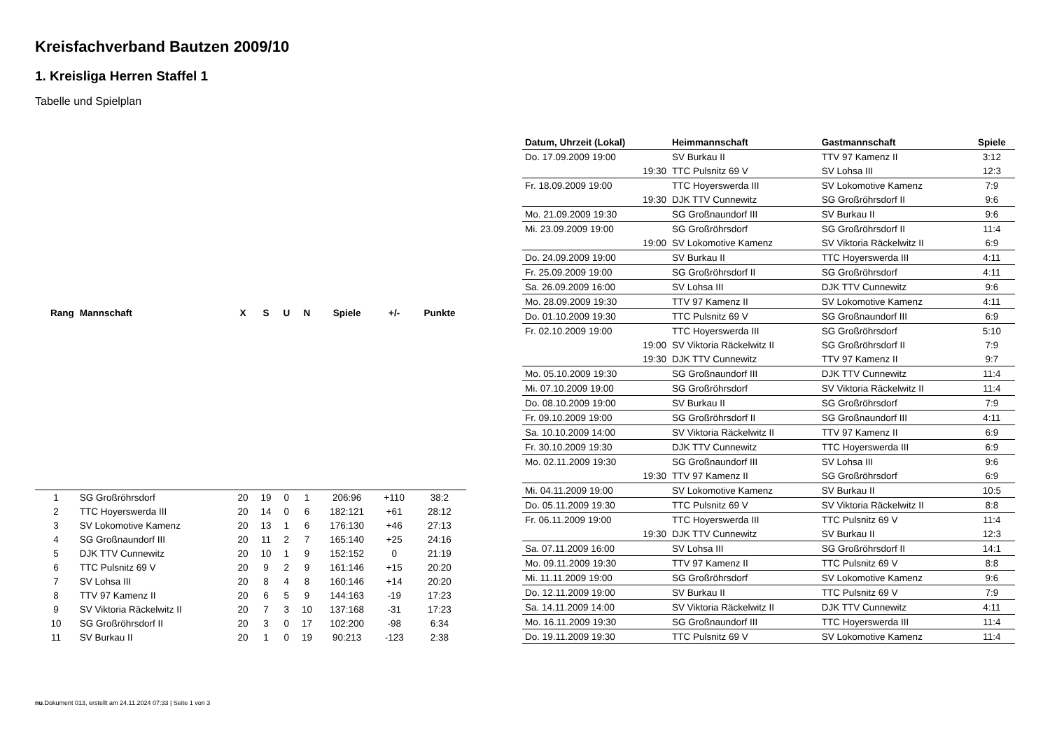Kreisfachverband Bautzen 2009/10
1. Kreisliga Herren Staffel 1
Tabelle und Spielplan
| Rang | Mannschaft | X | S | U | N | Spiele | +/- | Punkte |
| --- | --- | --- | --- | --- | --- | --- | --- | --- |
| 1 | SG Großröhrsdorf | 20 | 19 | 0 | 1 | 206:96 | +110 | 38:2 |
| 2 | TTC Hoyerswerda III | 20 | 14 | 0 | 6 | 182:121 | +61 | 28:12 |
| 3 | SV Lokomotive Kamenz | 20 | 13 | 1 | 6 | 176:130 | +46 | 27:13 |
| 4 | SG Großnaundorf III | 20 | 11 | 2 | 7 | 165:140 | +25 | 24:16 |
| 5 | DJK TTV Cunnewitz | 20 | 10 | 1 | 9 | 152:152 | 0 | 21:19 |
| 6 | TTC Pulsnitz 69 V | 20 | 9 | 2 | 9 | 161:146 | +15 | 20:20 |
| 7 | SV Lohsa III | 20 | 8 | 4 | 8 | 160:146 | +14 | 20:20 |
| 8 | TTV 97 Kamenz II | 20 | 6 | 5 | 9 | 144:163 | -19 | 17:23 |
| 9 | SV Viktoria Räckelwitz II | 20 | 7 | 3 | 10 | 137:168 | -31 | 17:23 |
| 10 | SG Großröhrsdorf II | 20 | 3 | 0 | 17 | 102:200 | -98 | 6:34 |
| 11 | SV Burkau II | 20 | 1 | 0 | 19 | 90:213 | -123 | 2:38 |
| Datum, Uhrzeit (Lokal) | Heimmannschaft | Gastmannschaft | Spiele |
| --- | --- | --- | --- |
| Do. 17.09.2009 19:00 | SV Burkau II | TTV 97 Kamenz II | 3:12 |
| 19:30 | TTC Pulsnitz 69 V | SV Lohsa III | 12:3 |
| Fr. 18.09.2009 19:00 | TTC Hoyerswerda III | SV Lokomotive Kamenz | 7:9 |
| 19:30 | DJK TTV Cunnewitz | SG Großröhrsdorf II | 9:6 |
| Mo. 21.09.2009 19:30 | SG Großnaundorf III | SV Burkau II | 9:6 |
| Mi. 23.09.2009 19:00 | SG Großröhrsdorf | SG Großröhrsdorf II | 11:4 |
| 19:00 | SV Lokomotive Kamenz | SV Viktoria Räckelwitz II | 6:9 |
| Do. 24.09.2009 19:00 | SV Burkau II | TTC Hoyerswerda III | 4:11 |
| Fr. 25.09.2009 19:00 | SG Großröhrsdorf II | SG Großröhrsdorf | 4:11 |
| Sa. 26.09.2009 16:00 | SV Lohsa III | DJK TTV Cunnewitz | 9:6 |
| Mo. 28.09.2009 19:30 | TTV 97 Kamenz II | SV Lokomotive Kamenz | 4:11 |
| Do. 01.10.2009 19:30 | TTC Pulsnitz 69 V | SG Großnaundorf III | 6:9 |
| Fr. 02.10.2009 19:00 | TTC Hoyerswerda III | SG Großröhrsdorf | 5:10 |
| 19:00 | SV Viktoria Räckelwitz II | SG Großröhrsdorf II | 7:9 |
| 19:30 | DJK TTV Cunnewitz | TTV 97 Kamenz II | 9:7 |
| Mo. 05.10.2009 19:30 | SG Großnaundorf III | DJK TTV Cunnewitz | 11:4 |
| Mi. 07.10.2009 19:00 | SG Großröhrsdorf | SV Viktoria Räckelwitz II | 11:4 |
| Do. 08.10.2009 19:00 | SV Burkau II | SG Großröhrsdorf | 7:9 |
| Fr. 09.10.2009 19:00 | SG Großröhrsdorf II | SG Großnaundorf III | 4:11 |
| Sa. 10.10.2009 14:00 | SV Viktoria Räckelwitz II | TTV 97 Kamenz II | 6:9 |
| Fr. 30.10.2009 19:30 | DJK TTV Cunnewitz | TTC Hoyerswerda III | 6:9 |
| Mo. 02.11.2009 19:30 | SG Großnaundorf III | SV Lohsa III | 9:6 |
| 19:30 | TTV 97 Kamenz II | SG Großröhrsdorf | 6:9 |
| Mi. 04.11.2009 19:00 | SV Lokomotive Kamenz | SV Burkau II | 10:5 |
| Do. 05.11.2009 19:30 | TTC Pulsnitz 69 V | SV Viktoria Räckelwitz II | 8:8 |
| Fr. 06.11.2009 19:00 | TTC Hoyerswerda III | TTC Pulsnitz 69 V | 11:4 |
| 19:30 | DJK TTV Cunnewitz | SV Burkau II | 12:3 |
| Sa. 07.11.2009 16:00 | SV Lohsa III | SG Großröhrsdorf II | 14:1 |
| Mo. 09.11.2009 19:30 | TTV 97 Kamenz II | TTC Pulsnitz 69 V | 8:8 |
| Mi. 11.11.2009 19:00 | SG Großröhrsdorf | SV Lokomotive Kamenz | 9:6 |
| Do. 12.11.2009 19:00 | SV Burkau II | TTC Pulsnitz 69 V | 7:9 |
| Sa. 14.11.2009 14:00 | SV Viktoria Räckelwitz II | DJK TTV Cunnewitz | 4:11 |
| Mo. 16.11.2009 19:30 | SG Großnaundorf III | TTC Hoyerswerda III | 11:4 |
| Do. 19.11.2009 19:30 | TTC Pulsnitz 69 V | SV Lokomotive Kamenz | 11:4 |
nu.Dokument 013, erstellt am 24.11.2024 07:33 | Seite 1 von 3